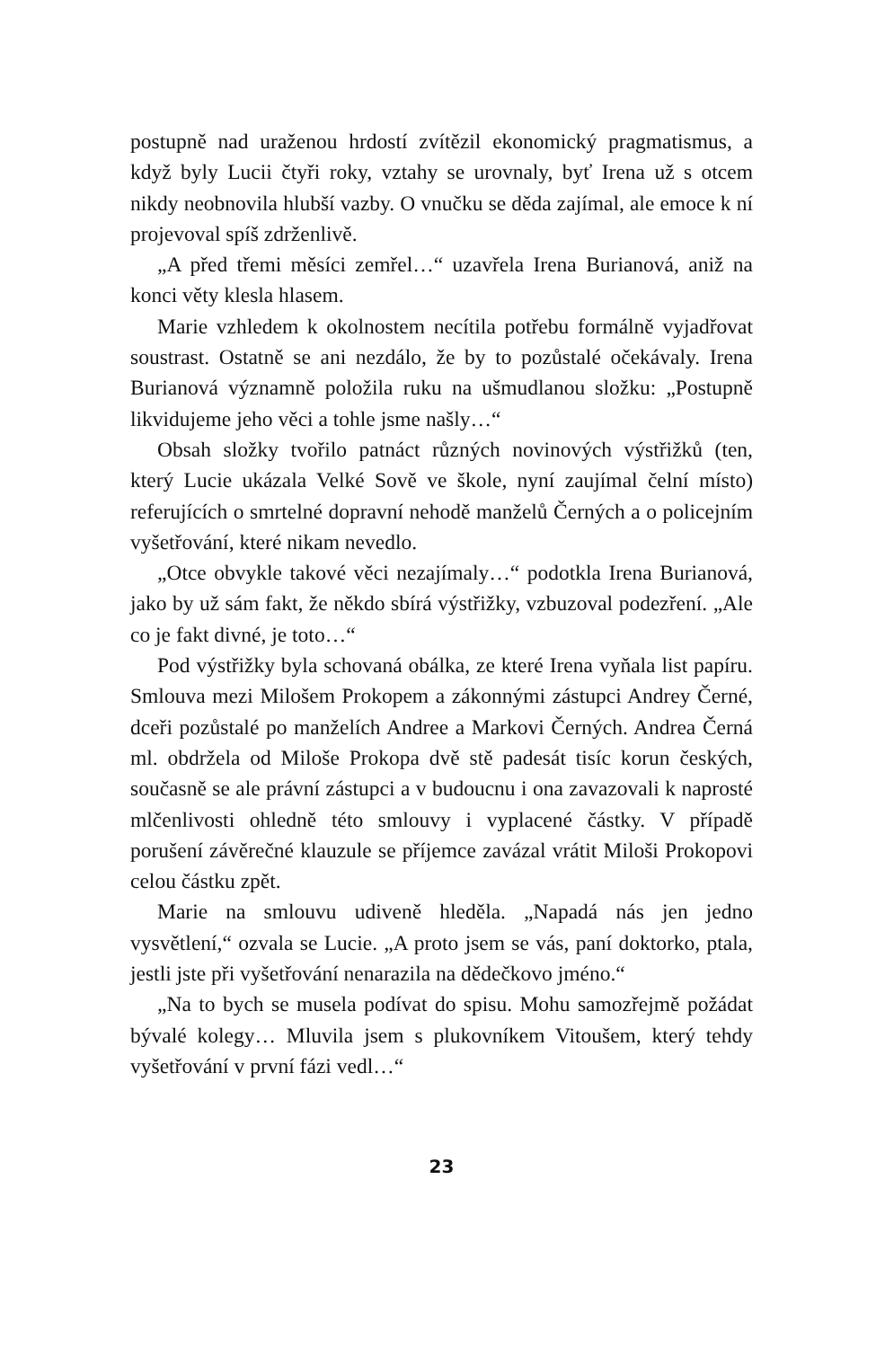postupně nad uraženou hrdostí zvítězil ekonomický pragmatismus, a když byly Lucii čtyři roky, vztahy se urovnaly, byť Irena už s otcem nikdy neobnovila hlubší vazby. O vnučku se děda zajímal, ale emoce k ní projevoval spíš zdrženlivě.
„A před třemi měsíci zemřel…“ uzavřela Irena Burianová, aniž na konci věty klesla hlasem.
Marie vzhledem k okolnostem necítila potřebu formálně vyjadřovat soustrast. Ostatně se ani nezdálo, že by to pozůstalé očekávaly. Irena Burianová významně položila ruku na ušmudlanou složku: „Postupně likvidujeme jeho věci a tohle jsme našly…“
Obsah složky tvořilo patnáct různých novinových výstřižků (ten, který Lucie ukázala Velké Sově ve škole, nyní zaujímal čelní místo) referujících o smrtelné dopravní nehodě manželů Černých a o policejním vyšetřování, které nikam nevedlo.
„Otce obvykle takové věci nezajímaly…“ podotkla Irena Burianová, jako by už sám fakt, že někdo sbírá výstřižky, vzbuzoval podezření. „Ale co je fakt divné, je toto…“
Pod výstřižky byla schovaná obálka, ze které Irena vyňala list papíru. Smlouva mezi Milošem Prokopem a zákonnými zástupci Andrey Černé, dceři pozůstalé po manželích Andree a Markovi Černých. Andrea Černá ml. obdržela od Miloše Prokopa dvě stě padesát tisíc korun českých, současně se ale právní zástupci a v budoucnu i ona zavazovali k naprosté mlčenlivosti ohledně této smlouvy i vyplacené částky. V případě porušení závěrečné klauzule se příjemce zavázal vrátit Miloši Prokopovi celou částku zpět.
Marie na smlouvu udiveně hleděla. „Napadá nás jen jedno vysvětlení,“ ozvala se Lucie. „A proto jsem se vás, paní doktorko, ptala, jestli jste při vyšetřování nenarazila na dědečkovo jméno.“
„Na to bych se musela podívat do spisu. Mohu samozřejmě požádat bývalé kolegy… Mluvila jsem s plukovníkem Vitoušem, který tehdy vyšetřování v první fázi vedl…“
23